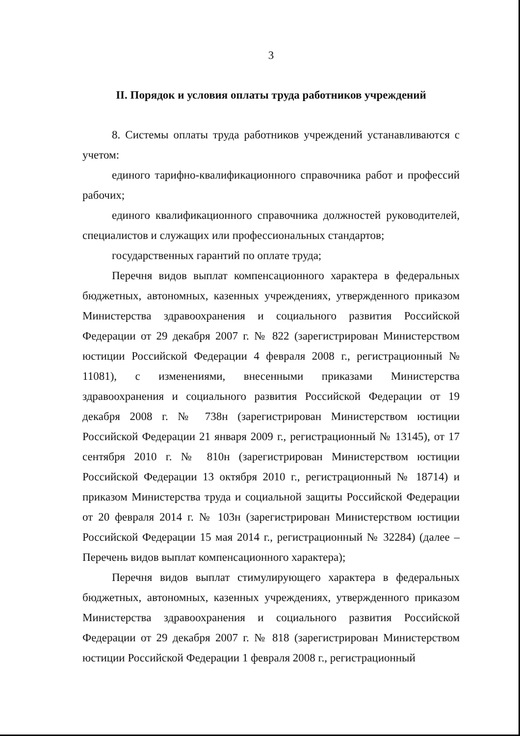3
II. Порядок и условия оплаты труда работников учреждений
8. Системы оплаты труда работников учреждений устанавливаются с учетом:
единого тарифно-квалификационного справочника работ и профессий рабочих;
единого квалификационного справочника должностей руководителей, специалистов и служащих или профессиональных стандартов;
государственных гарантий по оплате труда;
Перечня видов выплат компенсационного характера в федеральных бюджетных, автономных, казенных учреждениях, утвержденного приказом Министерства здравоохранения и социального развития Российской Федерации от 29 декабря 2007 г. № 822 (зарегистрирован Министерством юстиции Российской Федерации 4 февраля 2008 г., регистрационный № 11081), с изменениями, внесенными приказами Министерства здравоохранения и социального развития Российской Федерации от 19 декабря 2008 г. № 738н (зарегистрирован Министерством юстиции Российской Федерации 21 января 2009 г., регистрационный № 13145), от 17 сентября 2010 г. № 810н (зарегистрирован Министерством юстиции Российской Федерации 13 октября 2010 г., регистрационный № 18714) и приказом Министерства труда и социальной защиты Российской Федерации от 20 февраля 2014 г. № 103н (зарегистрирован Министерством юстиции Российской Федерации 15 мая 2014 г., регистрационный № 32284) (далее – Перечень видов выплат компенсационного характера);
Перечня видов выплат стимулирующего характера в федеральных бюджетных, автономных, казенных учреждениях, утвержденного приказом Министерства здравоохранения и социального развития Российской Федерации от 29 декабря 2007 г. № 818 (зарегистрирован Министерством юстиции Российской Федерации 1 февраля 2008 г., регистрационный